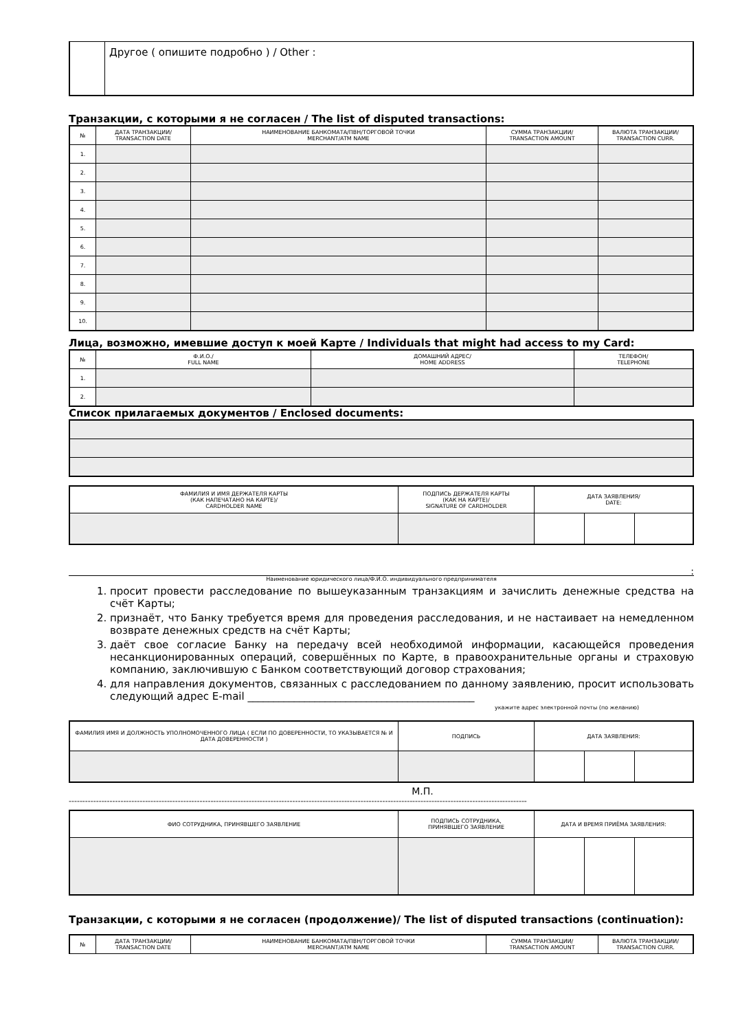| | Другое ( опишите подробно ) / Other : |
Транзакции, с которыми я не согласен / The list of disputed transactions:
| № | ДАТА ТРАНЗАКЦИИ/ TRANSACTION DATE | НАИМЕНОВАНИЕ БАНКОМАТА/ПВН/ТОРГОВОЙ ТОЧКИ MERCHANT/ATM NAME | СУММА ТРАНЗАКЦИИ/ TRANSACTION AMOUNT | ВАЛЮТА ТРАНЗАКЦИИ/ TRANSACTION CURR. |
| 1. | | | | |
| 2. | | | | |
| 3. | | | | |
| 4. | | | | |
| 5. | | | | |
| 6. | | | | |
| 7. | | | | |
| 8. | | | | |
| 9. | | | | |
| 10. | | | | |
Лица, возможно, имевшие доступ к моей Карте / Individuals that might had access to my Card:
| № | Ф.И.О./ FULL NAME | ДОМАШНИЙ АДРЕС/ HOME ADDRESS | ТЕЛЕФОН/ TELEPHONE |
| 1. | | | |
| 2. | | | |
Список прилагаемых документов / Enclosed documents:
| ФАМИЛИЯ И ИМЯ ДЕРЖАТЕЛЯ КАРТЫ (КАК НАПЕЧАТАНО НА КАРТЕ)/ CARDHOLDER NAME | ПОДПИСЬ ДЕРЖАТЕЛЯ КАРТЫ (КАК НА КАРТЕ)/ SIGNATURE OF CARDHOLDER | ДАТА ЗАЯВЛЕНИЯ/ DATE: | | |
:
Наименование юридического лица/Ф.И.О. индивидуального предпринимателя
1. просит провести расследование по вышеуказанным транзакциям и зачислить денежные средства на счёт Карты;
2. признаёт, что Банку требуется время для проведения расследования, и не настаивает на немедленном возврате денежных средств на счёт Карты;
3. даёт свое согласие Банку на передачу всей необходимой информации, касающейся проведения несанкционированных операций, совершённых по Карте, в правоохранительные органы и страховую компанию, заключившую с Банком соответствующий договор страхования;
4. для направления документов, связанных с расследованием по данному заявлению, просит использовать следующий адрес E-mail ____________________________________________
укажите адрес электронной почты (по желанию)
| ФАМИЛИЯ ИМЯ И ДОЛЖНОСТЬ УПОЛНОМОЧЕННОГО ЛИЦА ( ЕСЛИ ПО ДОВЕРЕННОСТИ, ТО УКАЗЫВАЕТСЯ № И ДАТА ДОВЕРЕННОСТИ ) | ПОДПИСЬ | ДАТА ЗАЯВЛЕНИЯ: | | |
М.П.
------------------------------------------------------------------------------------------------------------------------------------------------------------------------
| ФИО СОТРУДНИКА, ПРИНЯВШЕГО ЗАЯВЛЕНИЕ | ПОДПИСЬ СОТРУДНИКА, ПРИНЯВШЕГО ЗАЯВЛЕНИЕ | ДАТА И ВРЕМЯ ПРИЁМА ЗАЯВЛЕНИЯ: | | |
Транзакции, с которыми я не согласен (продолжение)/ The list of disputed transactions (continuation):
| № | ДАТА ТРАНЗАКЦИИ/ TRANSACTION DATE | НАИМЕНОВАНИЕ БАНКОМАТА/ПВН/ТОРГОВОЙ ТОЧКИ MERCHANT/ATM NAME | СУММА ТРАНЗАКЦИИ/ TRANSACTION AMOUNT | ВАЛЮТА ТРАНЗАКЦИИ/ TRANSACTION CURR. |